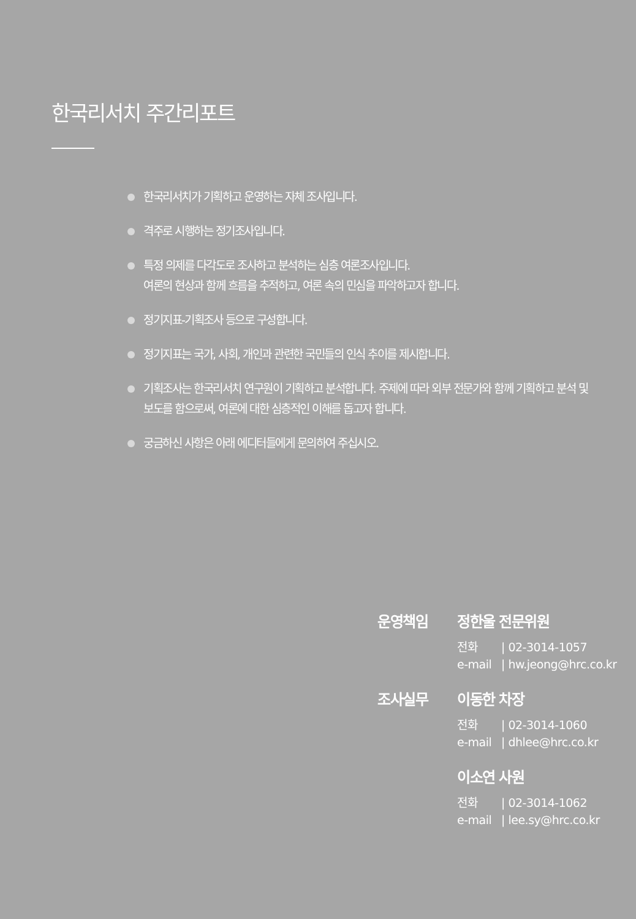한국리서치 주간리포트
한국리서치가 기획하고 운영하는 자체 조사입니다.
격주로 시행하는 정기조사입니다.
특정 의제를 다각도로 조사하고 분석하는 심층 여론조사입니다.
여론의 현상과 함께 흐름을 추적하고, 여론 속의 민심을 파악하고자 합니다.
정기지표-기획조사 등으로 구성합니다.
정기지표는 국가, 사회, 개인과 관련한 국민들의 인식 추이를 제시합니다.
기획조사는 한국리서치 연구원이 기획하고 분석합니다. 주제에 따라 외부 전문가와 함께 기획하고 분석 및 보도를 함으로써, 여론에 대한 심층적인 이해를 돕고자 합니다.
궁금하신 사항은 아래 에디터들에게 문의하여 주십시오.
운영책임 정한울 전문위원
전화 | 02-3014-1057
e-mail | hw.jeong@hrc.co.kr
조사실무 이동한 차장
전화 | 02-3014-1060
e-mail | dhlee@hrc.co.kr
이소연 사원
전화 | 02-3014-1062
e-mail | lee.sy@hrc.co.kr